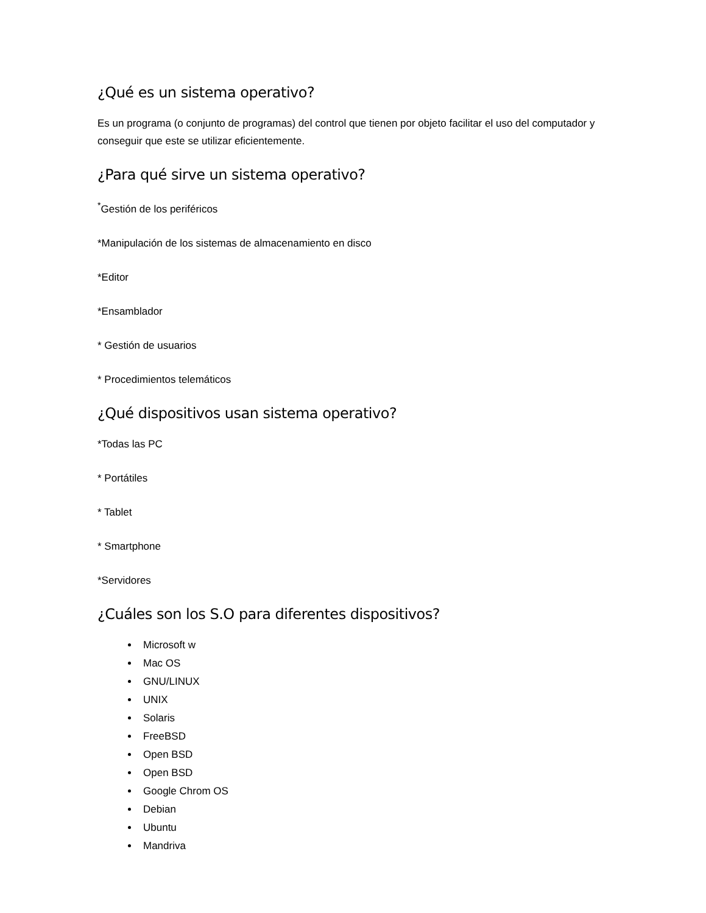¿Qué es un sistema operativo?
Es un programa (o conjunto de programas) del control que tienen por objeto facilitar el uso del computador y conseguir que este se utilizar eficientemente.
¿Para qué sirve un sistema operativo?
<sup>*</sup> Gestión de los periféricos
*Manipulación de los sistemas de almacenamiento en disco
*Editor
*Ensamblador
* Gestión de usuarios
* Procedimientos telemáticos
¿Qué dispositivos usan sistema operativo?
*Todas las PC
* Portátiles
* Tablet
* Smartphone
*Servidores
¿Cuáles son los S.O para diferentes dispositivos?
Microsoft w
Mac OS
GNU/LINUX
UNIX
Solaris
FreeBSD
Open BSD
Open BSD
Google Chrom OS
Debian
Ubuntu
Mandriva